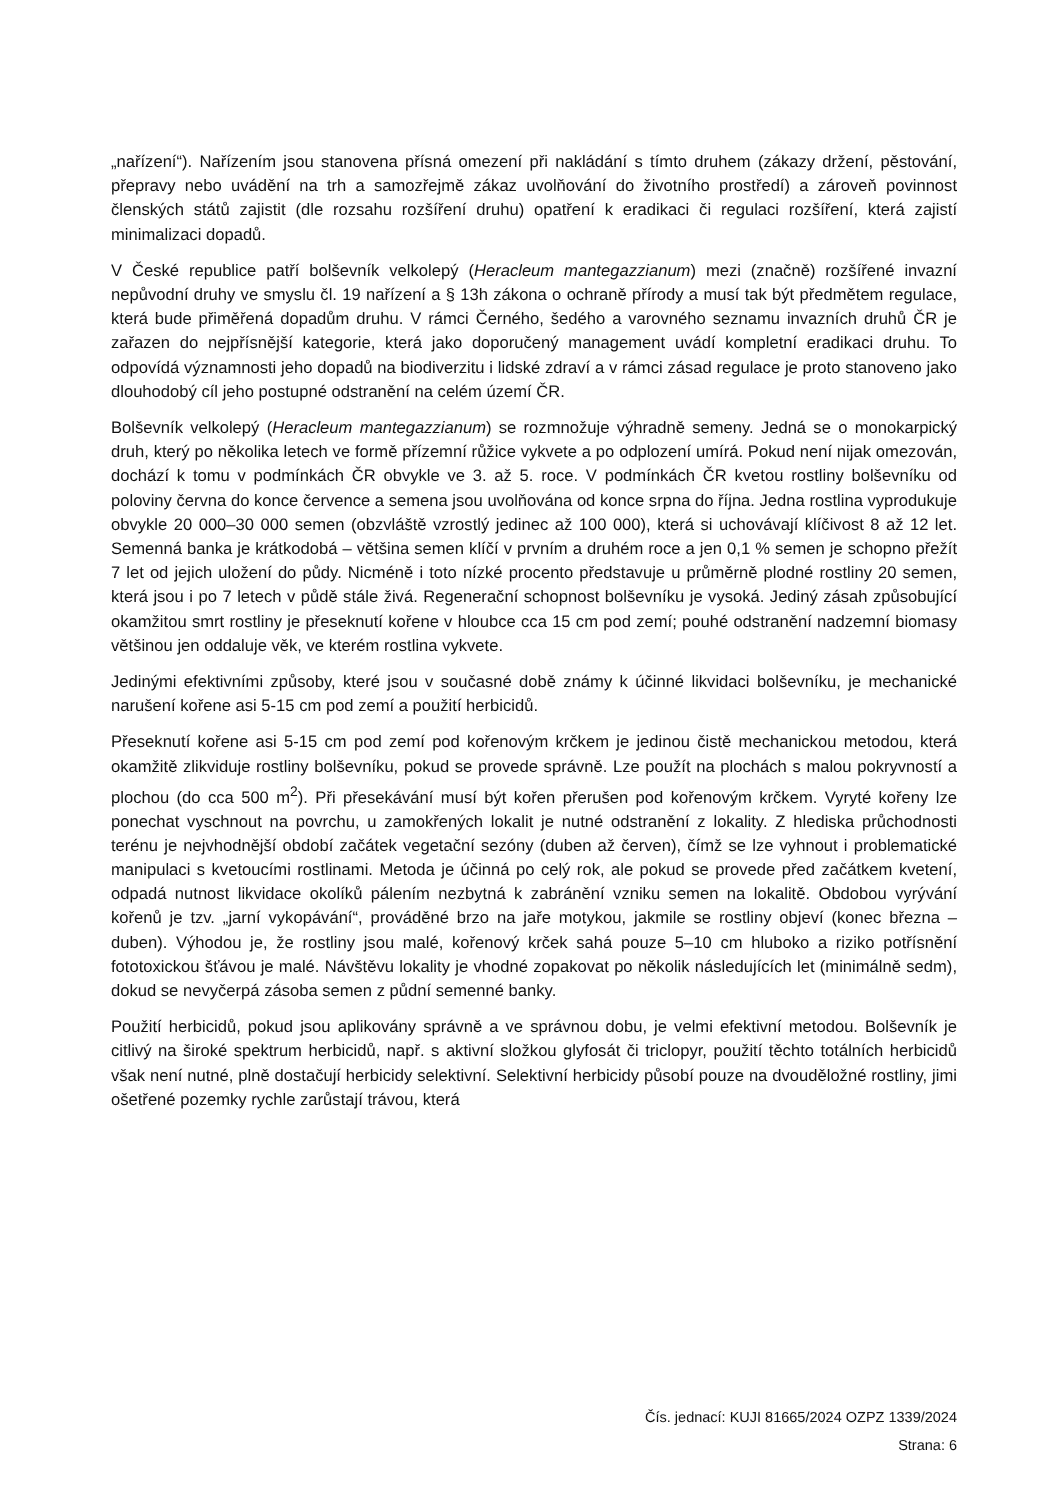„nařízení“). Nařízením jsou stanovena přísná omezení při nakládání s tímto druhem (zákazy držení, pěstování, přepravy nebo uvádění na trh a samozřejmě zákaz uvolňování do životního prostředí) a zároveň povinnost členských států zajistit (dle rozsahu rozšíření druhu) opatření k eradikaci či regulaci rozšíření, která zajistí minimalizaci dopadů.
V České republice patří bolševník velkolepý (Heracleum mantegazzianum) mezi (značně) rozšířené invazní nepůvodní druhy ve smyslu čl. 19 nařízení a § 13h zákona o ochraně přírody a musí tak být předmětem regulace, která bude přiměřená dopadům druhu. V rámci Černého, šedého a varovného seznamu invazních druhů ČR je zařazen do nejpřísnější kategorie, která jako doporučený management uvádí kompletní eradikaci druhu. To odpovídá významnosti jeho dopadů na biodiverzitu i lidské zdraví a v rámci zásad regulace je proto stanoveno jako dlouhodobý cíl jeho postupné odstranění na celém území ČR.
Bolševník velkolepý (Heracleum mantegazzianum) se rozmnožuje výhradně semeny. Jedná se o monokarpický druh, který po několika letech ve formě přízemní růžice vykvete a po odplození umírá. Pokud není nijak omezován, dochází k tomu v podmínkách ČR obvykle ve 3. až 5. roce. V podmínkách ČR kvetou rostliny bolševníku od poloviny června do konce července a semena jsou uvolňována od konce srpna do října. Jedna rostlina vyprodukuje obvykle 20 000–30 000 semen (obzvláště vzrostlý jedinec až 100 000), která si uchovávají klíčivost 8 až 12 let. Semenná banka je krátkodobá – většina semen klíčí v prvním a druhém roce a jen 0,1 % semen je schopno přežít 7 let od jejich uložení do půdy. Nicméně i toto nízké procento představuje u průměrně plodné rostliny 20 semen, která jsou i po 7 letech v půdě stále živá. Regenerační schopnost bolševníku je vysoká. Jediný zásah způsobující okamžitou smrt rostliny je přeseknutí kořene v hloubce cca 15 cm pod zemí; pouhé odstranění nadzemní biomasy většinou jen oddaluje věk, ve kterém rostlina vykvete.
Jedinými efektivními způsoby, které jsou v současné době známy k účinné likvidaci bolševníku, je mechanické narušení kořene asi 5-15 cm pod zemí a použití herbicidů.
Přeseknutí kořene asi 5-15 cm pod zemí pod kořenovým krčkem je jedinou čistě mechanickou metodou, která okamžitě zlikviduje rostliny bolševníku, pokud se provede správně. Lze použít na plochách s malou pokryvností a plochou (do cca 500 m<sup>2</sup>). Při přesekávání musí být kořen přerušen pod kořenovým krčkem. Vyryté kořeny lze ponechat vyschnout na povrchu, u zamokřených lokalit je nutné odstranění z lokality. Z hlediska průchodnosti terénu je nejvhodnější období začátek vegetační sezóny (duben až červen), čímž se lze vyhnout i problematické manipulaci s kvetoucími rostlinami. Metoda je účinná po celý rok, ale pokud se provede před začátkem kvetení, odpadá nutnost likvidace okolíků pálením nezbytná k zabránění vzniku semen na lokalitě. Obdobou vyrývání kořenů je tzv. „jarní vykopávání“, prováděné brzo na jaře motykou, jakmile se rostliny objeví (konec března – duben). Výhodou je, že rostliny jsou malé, kořenový krček sahá pouze 5–10 cm hluboko a riziko potřísnění fototoxickou šťávou je malé. Návštěvu lokality je vhodné zopakovat po několik následujících let (minimálně sedm), dokud se nevyčerpá zásoba semen z půdní semenné banky.
Použití herbicidů, pokud jsou aplikovány správně a ve správnou dobu, je velmi efektivní metodou. Bolševník je citlivý na široké spektrum herbicidů, např. s aktivní složkou glyfosát či triclopyr, použití těchto totálních herbicidů však není nutné, plně dostačují herbicidy selektivní. Selektivní herbicidy působí pouze na dvouděložné rostliny, jimi ošetřené pozemky rychle zarůstají trávou, která
Čís. jednací: KUJI 81665/2024 OZPZ 1339/2024
Strana: 6